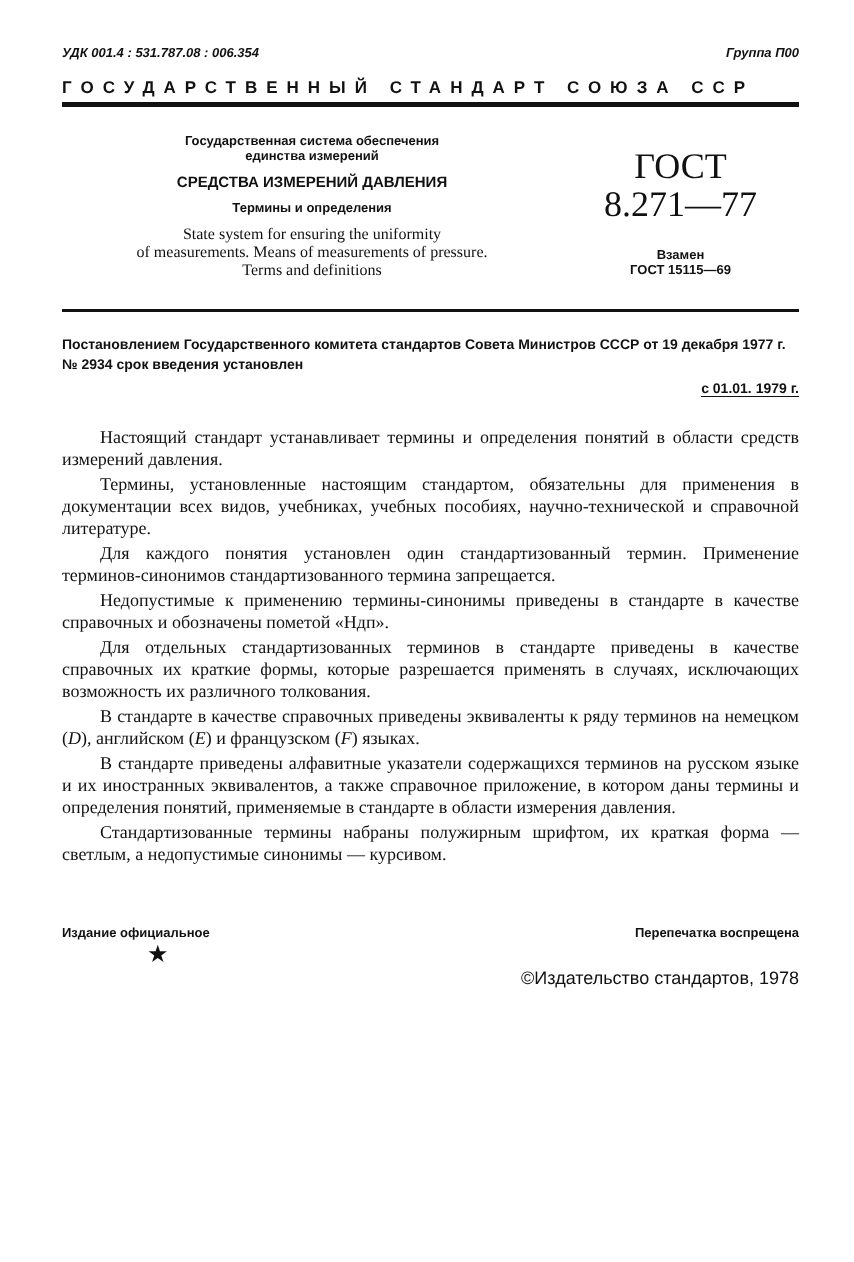УДК 001.4 : 531.787.08 : 006.354 Группа П00
ГОСУДАРСТВЕННЫЙ СТАНДАРТ СОЮЗА ССР
Государственная система обеспечения
единства измерений
СРЕДСТВА ИЗМЕРЕНИЙ ДАВЛЕНИЯ
Термины и определения
State system for ensuring the uniformity
of measurements. Means of measurements of pressure.
Terms and definitions
ГОСТ
8.271—77
Взамен
ГОСТ 15115—69
Постановлением Государственного комитета стандартов Совета Министров СССР от 19 декабря 1977 г. № 2934 срок введения установлен
с 01.01. 1979 г.
Настоящий стандарт устанавливает термины и определения понятий в области средств измерений давления.
Термины, установленные настоящим стандартом, обязательны для применения в документации всех видов, учебниках, учебных пособиях, научно-технической и справочной литературе.
Для каждого понятия установлен один стандартизованный термин. Применение терминов-синонимов стандартизованного термина запрещается.
Недопустимые к применению термины-синонимы приведены в стандарте в качестве справочных и обозначены пометой «Ндп».
Для отдельных стандартизованных терминов в стандарте приведены в качестве справочных их краткие формы, которые разрешается применять в случаях, исключающих возможность их различного толкования.
В стандарте в качестве справочных приведены эквиваленты к ряду терминов на немецком (D), английском (E) и французском (F) языках.
В стандарте приведены алфавитные указатели содержащихся терминов на русском языке и их иностранных эквивалентов, а также справочное приложение, в котором даны термины и определения понятий, применяемые в стандарте в области измерения давления.
Стандартизованные термины набраны полужирным шрифтом, их краткая форма — светлым, а недопустимые синонимы — курсивом.
Издание официальное Перепечатка воспрещена
★
©Издательство стандартов, 1978